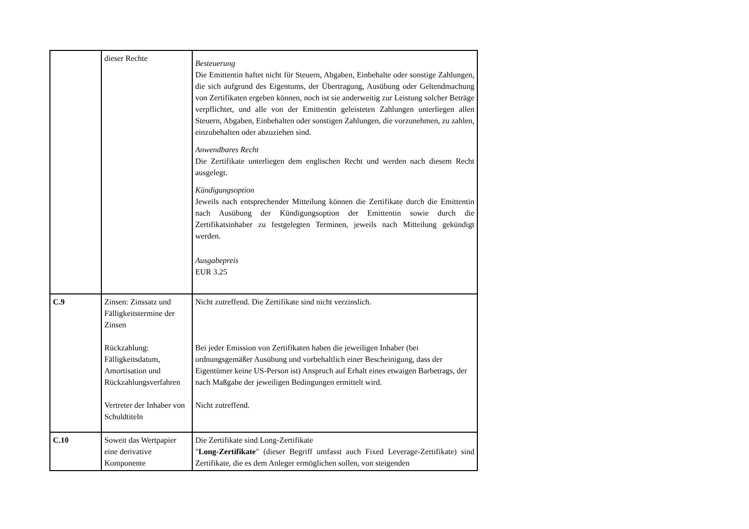| | dieser Rechte | Besteuerung Die Emittentin haftet nicht für Steuern, Abgaben, Einbehalte oder sonstige Zahlungen, die sich aufgrund des Eigentums, der Übertragung, Ausübung oder Geltendmachung von Zertifikaten ergeben können, noch ist sie anderweitig zur Leistung solcher Beträge verpflichtet, und alle von der Emittentin geleisteten Zahlungen unterliegen allen Steuern, Abgaben, Einbehalten oder sonstigen Zahlungen, die vorzunehmen, zu zahlen, einzubehalten oder abzuziehen sind. Anwendbares Recht Die Zertifikate unterliegen dem englischen Recht und werden nach diesem Recht ausgelegt. Kündigungsoption Jeweils nach entsprechender Mitteilung können die Zertifikate durch die Emittentin nach Ausübung der Kündigungsoption der Emittentin sowie durch die Zertifikatsinhaber zu festgelegten Terminen, jeweils nach Mitteilung gekündigt werden. Ausgabepreis EUR 3.25 |
| C.9 | Zinsen: Zinssatz und Fälligkeitstermine der Zinsen Rückzahlung: Fälligkeitsdatum, Amortisation und Rückzahlungsverfahren Vertreter der Inhaber von Schuldtiteln | Nicht zutreffend. Die Zertifikate sind nicht verzinslich. Bei jeder Emission von Zertifikaten haben die jeweiligen Inhaber (bei ordnungsgemäßer Ausübung und vorbehaltlich einer Bescheinigung, dass der Eigentümer keine US-Person ist) Anspruch auf Erhalt eines etwaigen Barbetrags, der nach Maßgabe der jeweiligen Bedingungen ermittelt wird. Nicht zutreffend. |
| C.10 | Soweit das Wertpapier eine derivative Komponente | Die Zertifikate sind Long-Zertifikate " Long-Zertifikate " (dieser Begriff umfasst auch Fixed Leverage-Zertifikate) sind Zertifikate, die es dem Anleger ermöglichen sollen, von steigenden |